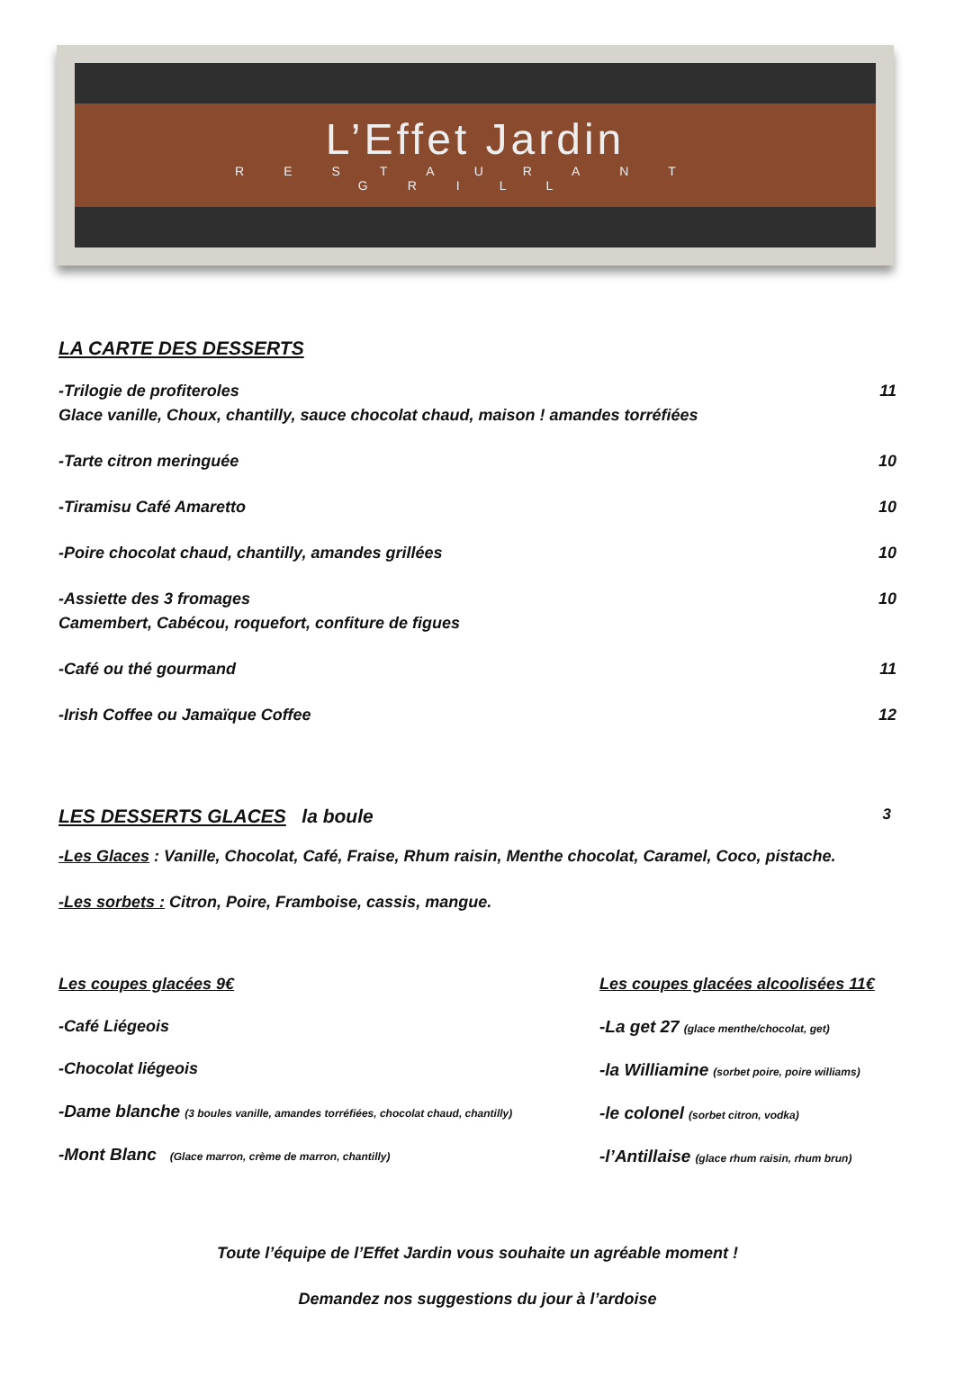L’Effet Jardin
RESTAURANT
GRILL
LA CARTE DES DESSERTS
-Trilogie de profiteroles 11
Glace vanille, Choux, chantilly, sauce chocolat chaud, maison ! amandes torréfiées
-Tarte citron meringuée 10
-Tiramisu Café Amaretto 10
-Poire chocolat chaud, chantilly, amandes grillées 10
-Assiette des 3 fromages 10
Camembert, Cabécou, roquefort, confiture de figues
-Café ou thé gourmand 11
-Irish Coffee ou Jamaïque Coffee 12
LES DESSERTS GLACES la boule 3
-Les Glaces : Vanille, Chocolat, Café, Fraise, Rhum raisin, Menthe chocolat, Caramel, Coco, pistache.
-Les sorbets : Citron, Poire, Framboise, cassis, mangue.
Les coupes glacées 9€
-Café Liégeois
-Chocolat liégeois
-Dame blanche (3 boules vanille, amandes torréfiées, chocolat chaud, chantilly)
-Mont Blanc (Glace marron, crème de marron, chantilly)
Les coupes glacées alcoolisées 11€
-La get 27 (glace menthe/chocolat, get)
-la Williamine (sorbet poire, poire williams)
-le colonel (sorbet citron, vodka)
-l’Antillaise (glace rhum raisin, rhum brun)
Toute l’équipe de l’Effet Jardin vous souhaite un agréable moment !
Demandez nos suggestions du jour à l’ardoise